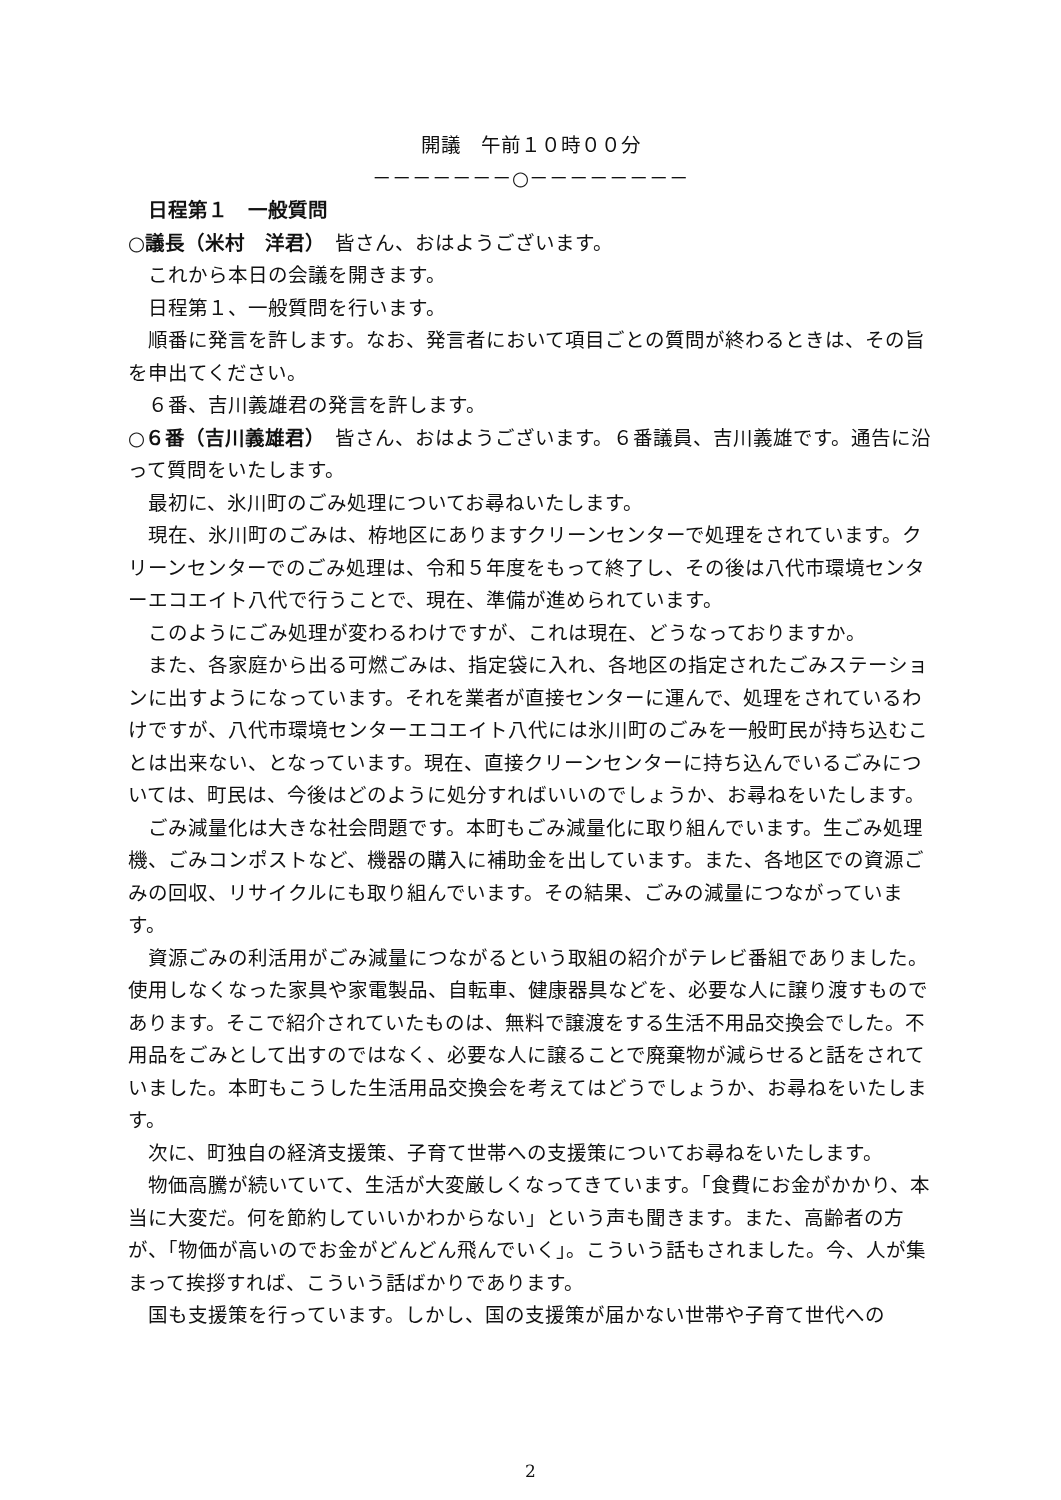開議　午前１０時００分
－－－－－－－○－－－－－－－－
日程第１　一般質問
○議長（米村　洋君）　皆さん、おはようございます。
これから本日の会議を開きます。
日程第１、一般質問を行います。
順番に発言を許します。なお、発言者において項目ごとの質問が終わるときは、その旨を申出てください。
６番、吉川義雄君の発言を許します。
○６番（吉川義雄君）　皆さん、おはようございます。６番議員、吉川義雄です。通告に沿って質問をいたします。
最初に、氷川町のごみ処理についてお尋ねいたします。
現在、氷川町のごみは、栫地区にありますクリーンセンターで処理をされています。クリーンセンターでのごみ処理は、令和５年度をもって終了し、その後は八代市環境センターエコエイト八代で行うことで、現在、準備が進められています。
このようにごみ処理が変わるわけですが、これは現在、どうなっておりますか。
また、各家庭から出る可燃ごみは、指定袋に入れ、各地区の指定されたごみステーションに出すようになっています。それを業者が直接センターに運んで、処理をされているわけですが、八代市環境センターエコエイト八代には氷川町のごみを一般町民が持ち込むことは出来ない、となっています。現在、直接クリーンセンターに持ち込んでいるごみについては、町民は、今後はどのように処分すればいいのでしょうか、お尋ねをいたします。
ごみ減量化は大きな社会問題です。本町もごみ減量化に取り組んでいます。生ごみ処理機、ごみコンポストなど、機器の購入に補助金を出しています。また、各地区での資源ごみの回収、リサイクルにも取り組んでいます。その結果、ごみの減量につながっています。
資源ごみの利活用がごみ減量につながるという取組の紹介がテレビ番組でありました。使用しなくなった家具や家電製品、自転車、健康器具などを、必要な人に譲り渡すものであります。そこで紹介されていたものは、無料で譲渡をする生活不用品交換会でした。不用品をごみとして出すのではなく、必要な人に譲ることで廃棄物が減らせると話をされていました。本町もこうした生活用品交換会を考えてはどうでしょうか、お尋ねをいたします。
次に、町独自の経済支援策、子育て世帯への支援策についてお尋ねをいたします。
物価高騰が続いていて、生活が大変厳しくなってきています。「食費にお金がかかり、本当に大変だ。何を節約していいかわからない」という声も聞きます。また、高齢者の方が、「物価が高いのでお金がどんどん飛んでいく」。こういう話もされました。今、人が集まって挨拶すれば、こういう話ばかりであります。
国も支援策を行っています。しかし、国の支援策が届かない世帯や子育て世代への
2